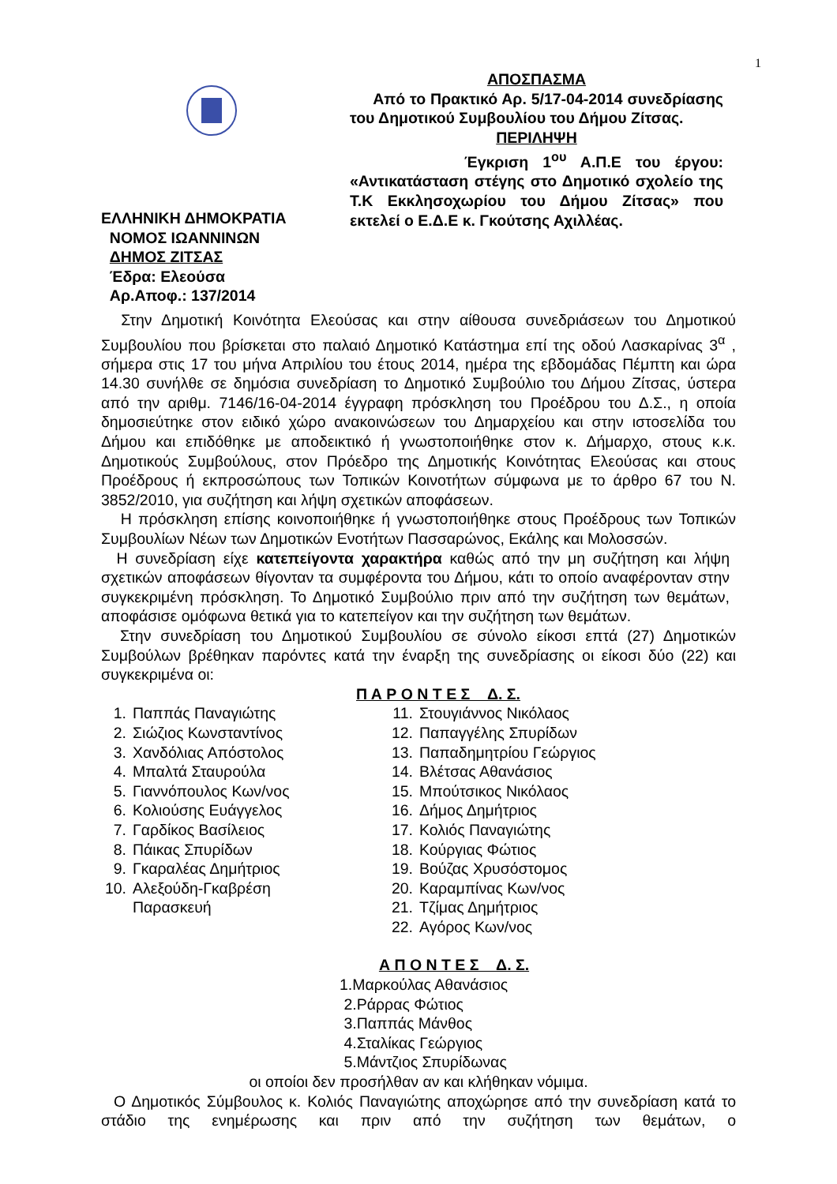1
ΕΛΛΗΝΙΚΗ ΔΗΜΟΚΡΑΤΙΑ
ΝΟΜΟΣ ΙΩΑΝΝΙΝΩΝ
ΔΗΜΟΣ ΖΙΤΣΑΣ
Έδρα: Ελεούσα
Αρ.Αποφ.: 137/2014
ΑΠΟΣΠΑΣΜΑ
Από το Πρακτικό Αρ. 5/17-04-2014 συνεδρίασης του Δημοτικού Συμβουλίου του Δήμου Ζίτσας.
ΠΕΡΙΛΗΨΗ
Έγκριση 1<sup>ου</sup> Α.Π.Ε του έργου: «Αντικατάσταση στέγης στο Δημοτικό σχολείο της Τ.Κ Εκκλησοχωρίου του Δήμου Ζίτσας» που εκτελεί ο Ε.Δ.Ε κ. Γκούτσης Αχιλλέας.
Στην Δημοτική Κοινότητα Ελεούσας και στην αίθουσα συνεδριάσεων του Δημοτικού Συμβουλίου που βρίσκεται στο παλαιό Δημοτικό Κατάστημα επί της οδού Λασκαρίνας 3<sup>α</sup> , σήμερα στις 17 του μήνα Απριλίου του έτους 2014, ημέρα της εβδομάδας Πέμπτη και ώρα 14.30 συνήλθε σε δημόσια συνεδρίαση το Δημοτικό Συμβούλιο του Δήμου Ζίτσας, ύστερα από την αριθμ. 7146/16-04-2014 έγγραφη πρόσκληση του Προέδρου του Δ.Σ., η οποία δημοσιεύτηκε στον ειδικό χώρο ανακοινώσεων του Δημαρχείου και στην ιστοσελίδα του Δήμου και επιδόθηκε με αποδεικτικό ή γνωστοποιήθηκε στον κ. Δήμαρχο, στους κ.κ. Δημοτικούς Συμβούλους, στον Πρόεδρο της Δημοτικής Κοινότητας Ελεούσας και στους Προέδρους ή εκπροσώπους των Τοπικών Κοινοτήτων σύμφωνα με το άρθρο 67 του Ν. 3852/2010, για συζήτηση και λήψη σχετικών αποφάσεων.
Η πρόσκληση επίσης κοινοποιήθηκε ή γνωστοποιήθηκε στους Προέδρους των Τοπικών Συμβουλίων Νέων των Δημοτικών Ενοτήτων Πασσαρώνος, Εκάλης και Μολοσσών.
Η συνεδρίαση είχε κατεπείγοντα χαρακτήρα καθώς από την μη συζήτηση και λήψη σχετικών αποφάσεων θίγονταν τα συμφέροντα του Δήμου, κάτι το οποίο αναφέρονταν στην συγκεκριμένη πρόσκληση. Το Δημοτικό Συμβούλιο πριν από την συζήτηση των θεμάτων, αποφάσισε ομόφωνα θετικά για το κατεπείγον και την συζήτηση των θεμάτων.
Στην συνεδρίαση του Δημοτικού Συμβουλίου σε σύνολο είκοσι επτά (27) Δημοτικών Συμβούλων βρέθηκαν παρόντες κατά την έναρξη της συνεδρίασης οι είκοσι δύο (22) και συγκεκριμένα οι:
Π Α Ρ Ο Ν Τ Ε Σ Δ. Σ.
1. Παππάς Παναγιώτης
2. Σιώζιος Κωνσταντίνος
3. Χανδόλιας Απόστολος
4. Μπαλτά Σταυρούλα
5. Γιαννόπουλος Κων/νος
6. Κολιούσης Ευάγγελος
7. Γαρδίκος Βασίλειος
8. Πάικας Σπυρίδων
9. Γκαραλέας Δημήτριος
10. Αλεξούδη-Γκαβρέση
Παρασκευή
11. Στουγιάννος Νικόλαος
12. Παπαγγέλης Σπυρίδων
13. Παπαδημητρίου Γεώργιος
14. Βλέτσας Αθανάσιος
15. Μπούτσικος Νικόλαος
16. Δήμος Δημήτριος
17. Κολιός Παναγιώτης
18. Κούργιας Φώτιος
19. Βούζας Χρυσόστομος
20. Καραμπίνας Κων/νος
21. Τζίμας Δημήτριος
22. Αγόρος Κων/νος
Α Π Ο Ν Τ Ε Σ Δ. Σ.
1.Μαρκούλας Αθανάσιος
2.Ράρρας Φώτιος
3.Παππάς Μάνθος
4.Σταλίκας Γεώργιος
5.Μάντζιος Σπυρίδωνας
οι οποίοι δεν προσήλθαν αν και κλήθηκαν νόμιμα.
Ο Δημοτικός Σύμβουλος κ. Κολιός Παναγιώτης αποχώρησε από την συνεδρίαση κατά το στάδιο της ενημέρωσης και πριν από την συζήτηση των θεμάτων, ο